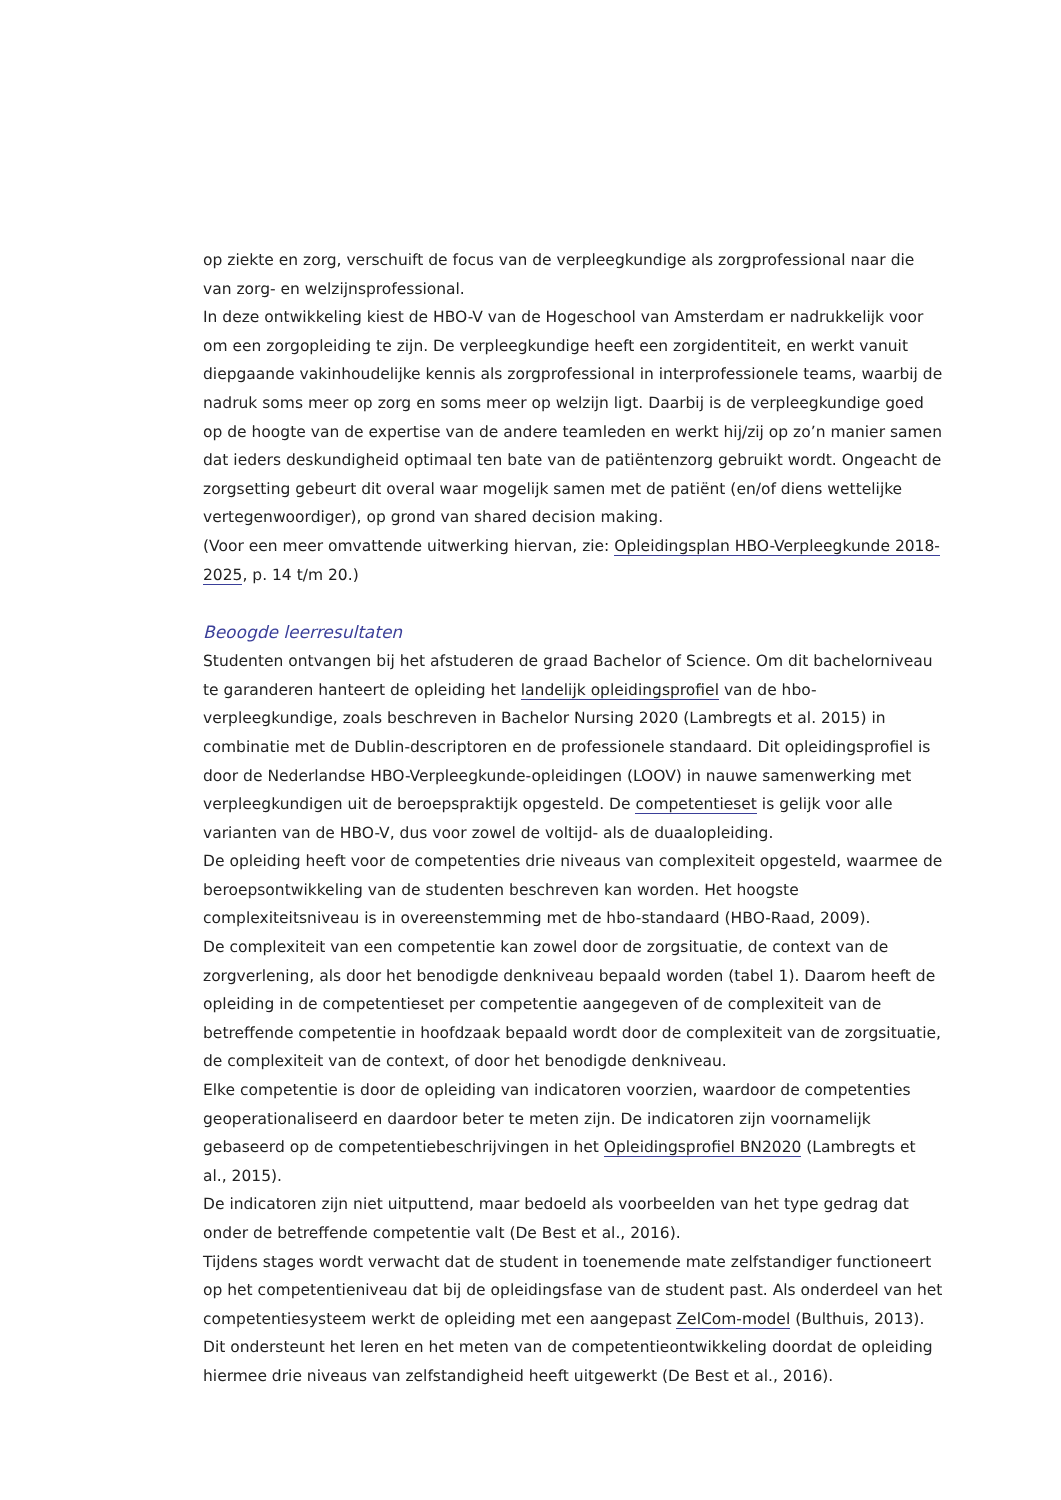op ziekte en zorg, verschuift de focus van de verpleegkundige als zorgprofessional naar die van zorg- en welzijnsprofessional.
In deze ontwikkeling kiest de HBO-V van de Hogeschool van Amsterdam er nadrukkelijk voor om een zorgopleiding te zijn. De verpleegkundige heeft een zorgidentiteit, en werkt vanuit diepgaande vakinhoudelijke kennis als zorgprofessional in interprofessionele teams, waarbij de nadruk soms meer op zorg en soms meer op welzijn ligt. Daarbij is de verpleegkundige goed op de hoogte van de expertise van de andere teamleden en werkt hij/zij op zo’n manier samen dat ieders deskundigheid optimaal ten bate van de patiëntenzorg gebruikt wordt. Ongeacht de zorgsetting gebeurt dit overal waar mogelijk samen met de patiënt (en/of diens wettelijke vertegenwoordiger), op grond van shared decision making.
(Voor een meer omvattende uitwerking hiervan, zie: Opleidingsplan HBO-Verpleegkunde 2018-2025, p. 14 t/m 20.)
Beoogde leerresultaten
Studenten ontvangen bij het afstuderen de graad Bachelor of Science. Om dit bachelorniveau te garanderen hanteert de opleiding het landelijk opleidingsprofiel van de hbo-verpleegkundige, zoals beschreven in Bachelor Nursing 2020 (Lambregts et al. 2015) in combinatie met de Dublin-descriptoren en de professionele standaard. Dit opleidingsprofiel is door de Nederlandse HBO-Verpleegkunde-opleidingen (LOOV) in nauwe samenwerking met verpleegkundigen uit de beroepspraktijk opgesteld. De competentieset is gelijk voor alle varianten van de HBO-V, dus voor zowel de voltijd- als de duaalopleiding.
De opleiding heeft voor de competenties drie niveaus van complexiteit opgesteld, waarmee de beroepsontwikkeling van de studenten beschreven kan worden. Het hoogste complexiteitsniveau is in overeenstemming met de hbo-standaard (HBO-Raad, 2009).
De complexiteit van een competentie kan zowel door de zorgsituatie, de context van de zorgverlening, als door het benodigde denkniveau bepaald worden (tabel 1). Daarom heeft de opleiding in de competentieset per competentie aangegeven of de complexiteit van de betreffende competentie in hoofdzaak bepaald wordt door de complexiteit van de zorgsituatie, de complexiteit van de context, of door het benodigde denkniveau.
Elke competentie is door de opleiding van indicatoren voorzien, waardoor de competenties geoperationaliseerd en daardoor beter te meten zijn. De indicatoren zijn voornamelijk gebaseerd op de competentiebeschrijvingen in het Opleidingsprofiel BN2020 (Lambregts et al., 2015).
De indicatoren zijn niet uitputtend, maar bedoeld als voorbeelden van het type gedrag dat onder de betreffende competentie valt (De Best et al., 2016).
Tijdens stages wordt verwacht dat de student in toenemende mate zelfstandiger functioneert op het competentieniveau dat bij de opleidingsfase van de student past. Als onderdeel van het competentiesysteem werkt de opleiding met een aangepast ZelCom-model (Bulthuis, 2013).
Dit ondersteunt het leren en het meten van de competentieontwikkeling doordat de opleiding hiermee drie niveaus van zelfstandigheid heeft uitgewerkt (De Best et al., 2016).